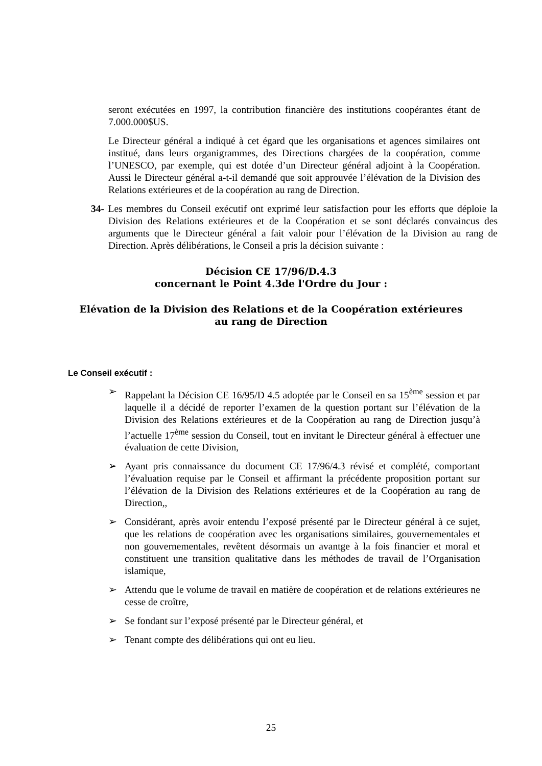seront exécutées en 1997, la contribution financière des institutions coopérantes étant de 7.000.000$US.
Le Directeur général a indiqué à cet égard que les organisations et agences similaires ont institué, dans leurs organigrammes, des Directions chargées de la coopération, comme l’UNESCO, par exemple, qui est dotée d’un Directeur général adjoint à la Coopération. Aussi le Directeur général a-t-il demandé que soit approuvée l’élévation de la Division des Relations extérieures et de la coopération au rang de Direction.
34- Les membres du Conseil exécutif ont exprimé leur satisfaction pour les efforts que déploie la Division des Relations extérieures et de la Coopération et se sont déclarés convaincus des arguments que le Directeur général a fait valoir pour l’élévation de la Division au rang de Direction. Après délibérations, le Conseil a pris la décision suivante :
Décision CE 17/96/D.4.3
concernant le Point 4.3de l'Ordre du Jour :
Elévation de la Division des Relations et de la Coopération extérieures
au rang de Direction
Le Conseil exécutif :
➢ Rappelant la Décision CE 16/95/D 4.5 adoptée par le Conseil en sa 15<sup>ème</sup> session et par laquelle il a décidé de reporter l’examen de la question portant sur l’élévation de la Division des Relations extérieures et de la Coopération au rang de Direction jusqu’à l’actuelle 17<sup>ème</sup> session du Conseil, tout en invitant le Directeur général à effectuer une évaluation de cette Division,
➢ Ayant pris connaissance du document CE 17/96/4.3 révisé et complété, comportant l’évaluation requise par le Conseil et affirmant la précédente proposition portant sur l’élévation de la Division des Relations extérieures et de la Coopération au rang de Direction,,
➢ Considérant, après avoir entendu l’exposé présenté par le Directeur général à ce sujet, que les relations de coopération avec les organisations similaires, gouvernementales et non gouvernementales, revêtent désormais un avantge à la fois financier et moral et constituent une transition qualitative dans les méthodes de travail de l’Organisation islamique,
➢ Attendu que le volume de travail en matière de coopération et de relations extérieures ne cesse de croître,
➢ Se fondant sur l’exposé présenté par le Directeur général, et
➢ Tenant compte des délibérations qui ont eu lieu.
25